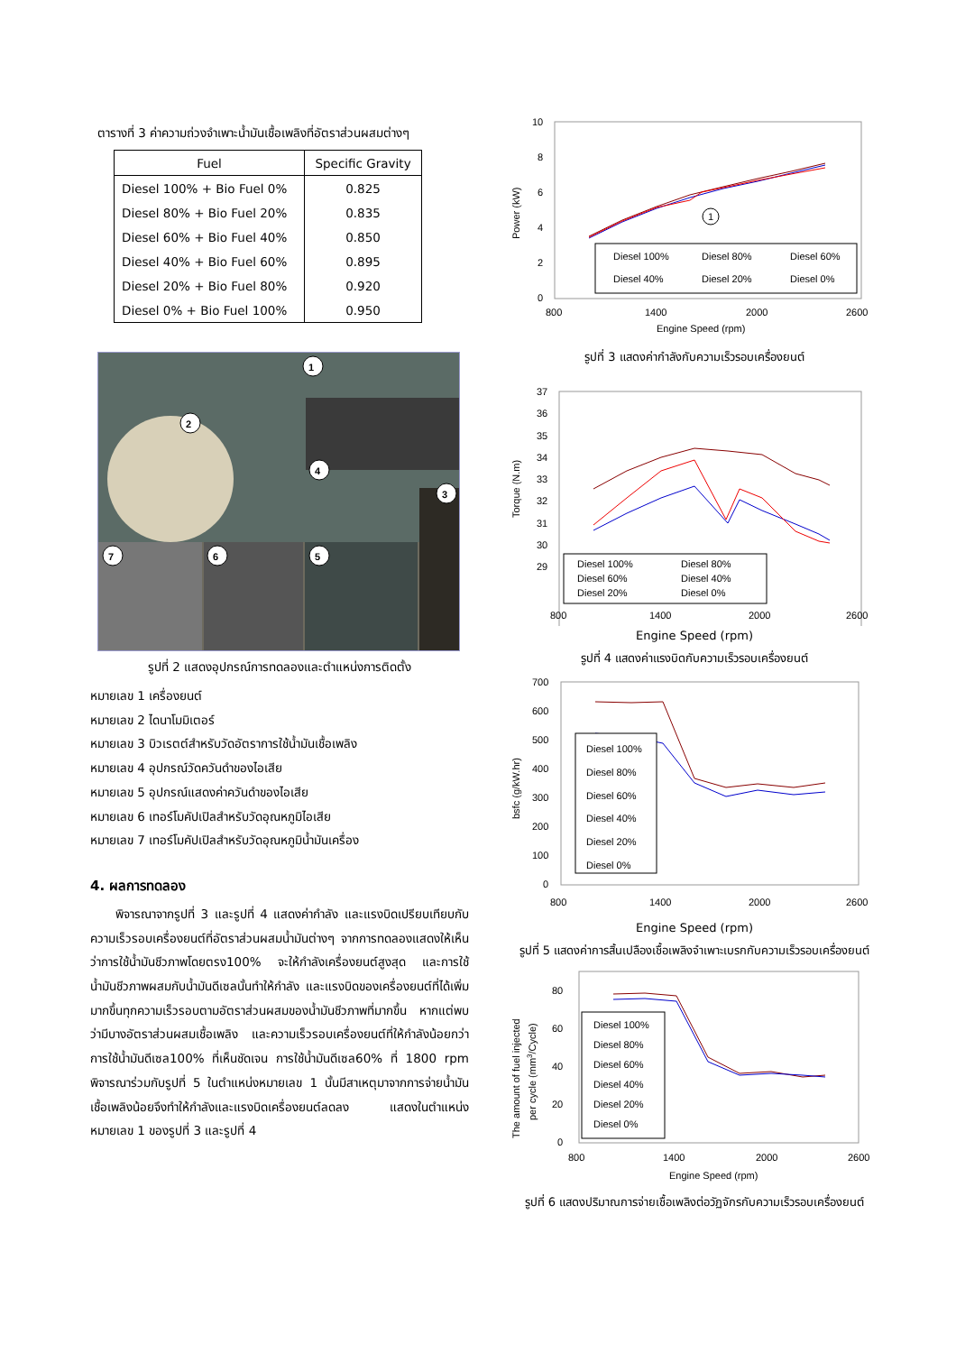ตารางที่ 3 ค่าความถ่วงจำเพาะน้ำมันเชื้อเพลิงที่อัตราส่วนผสมต่างๆ
| Fuel | Specific Gravity |
| --- | --- |
| Diesel 100% + Bio Fuel 0% | 0.825 |
| Diesel 80% + Bio Fuel 20% | 0.835 |
| Diesel 60% + Bio Fuel 40% | 0.850 |
| Diesel 40% + Bio Fuel 60% | 0.895 |
| Diesel 20% + Bio Fuel 80% | 0.920 |
| Diesel 0% + Bio Fuel 100% | 0.950 |
1
2
3
4
5
6
7
รูปที่ 2 แสดงอุปกรณ์การทดลองและตำแหน่งการติดตั้ง
หมายเลข 1 เครื่องยนต์
หมายเลข 2 ไดนาโมมิเตอร์
หมายเลข 3 บิวเรตต์สำหรับวัดอัตราการใช้น้ำมันเชื้อเพลิง
หมายเลข 4 อุปกรณ์วัดควันดำของไอเสีย
หมายเลข 5 อุปกรณ์แสดงค่าควันดำของไอเสีย
หมายเลข 6 เทอร์โมคัปเปิลสำหรับวัดอุณหภูมิไอเสีย
หมายเลข 7 เทอร์โมคัปเปิลสำหรับวัดอุณหภูมิน้ำมันเครื่อง
4. ผลการทดลอง
พิจารณาจากรูปที่ 3 และรูปที่ 4 แสดงค่ากำลัง และแรงบิดเปรียบเทียบกับความเร็วรอบเครื่องยนต์ที่อัตราส่วนผสมน้ำมันต่างๆ จากการทดลองแสดงให้เห็นว่าการใช้น้ำมันชีวภาพโดยตรง100% จะให้กำลังเครื่องยนต์สูงสุด และการใช้น้ำมันชีวภาพผสมกับน้ำมันดีเซลนั้นทำให้กำลัง และแรงบิดของเครื่องยนต์ที่ได้เพิ่มมากขึ้นทุกความเร็วรอบตามอัตราส่วนผสมของน้ำมันชีวภาพที่มากขึ้น หากแต่พบว่ามีบางอัตราส่วนผสมเชื้อเพลิง และความเร็วรอบเครื่องยนต์ที่ให้กำลังน้อยกว่าการใช้น้ำมันดีเซล100% ที่เห็นชัดเจน การใช้น้ำมันดีเซล60% ที่ 1800 rpm พิจารณาร่วมกับรูปที่ 5 ในตำแหน่งหมายเลข 1 นั้นมีสาเหตุมาจากการจ่ายน้ำมันเชื้อเพลิงน้อยจึงทำให้กำลังและแรงบิดเครื่องยนต์ลดลง แสดงในตำแหน่งหมายเลข 1 ของรูปที่ 3 และรูปที่ 4
10
8
6
4
2
0
Power (kW)
Diesel 100%
Diesel 80%
Diesel 60%
Diesel 40%
Diesel 20%
Diesel 0%
1
800
1400
2000
2600
Engine Speed (rpm)
รูปที่ 3 แสดงค่ากำลังกับความเร็วรอบเครื่องยนต์
37
36
35
34
33
32
31
30
29
Torque (N.m)
Diesel 100%
Diesel 80%
Diesel 60%
Diesel 40%
Diesel 20%
Diesel 0%
800
1400
2000
2600
Engine Speed (rpm)
รูปที่ 4 แสดงค่าแรงบิดกับความเร็วรอบเครื่องยนต์
700
600
500
400
300
200
100
0
bsfc (g/kW.hr)
Diesel 100%
Diesel 80%
Diesel 60%
Diesel 40%
Diesel 20%
Diesel 0%
800
1400
2000
2600
Engine Speed (rpm)
รูปที่ 5 แสดงค่าการสิ้นเปลืองเชื้อเพลิงจำเพาะเบรกกับความเร็วรอบเครื่องยนต์
80
60
40
20
0
The amount of fuel injected
per cycle (mm3/Cycle)
Diesel 100%
Diesel 80%
Diesel 60%
Diesel 40%
Diesel 20%
Diesel 0%
800
1400
2000
2600
Engine Speed (rpm)
รูปที่ 6 แสดงปริมาณการจ่ายเชื้อเพลิงต่อวัฏจักรกับความเร็วรอบเครื่องยนต์